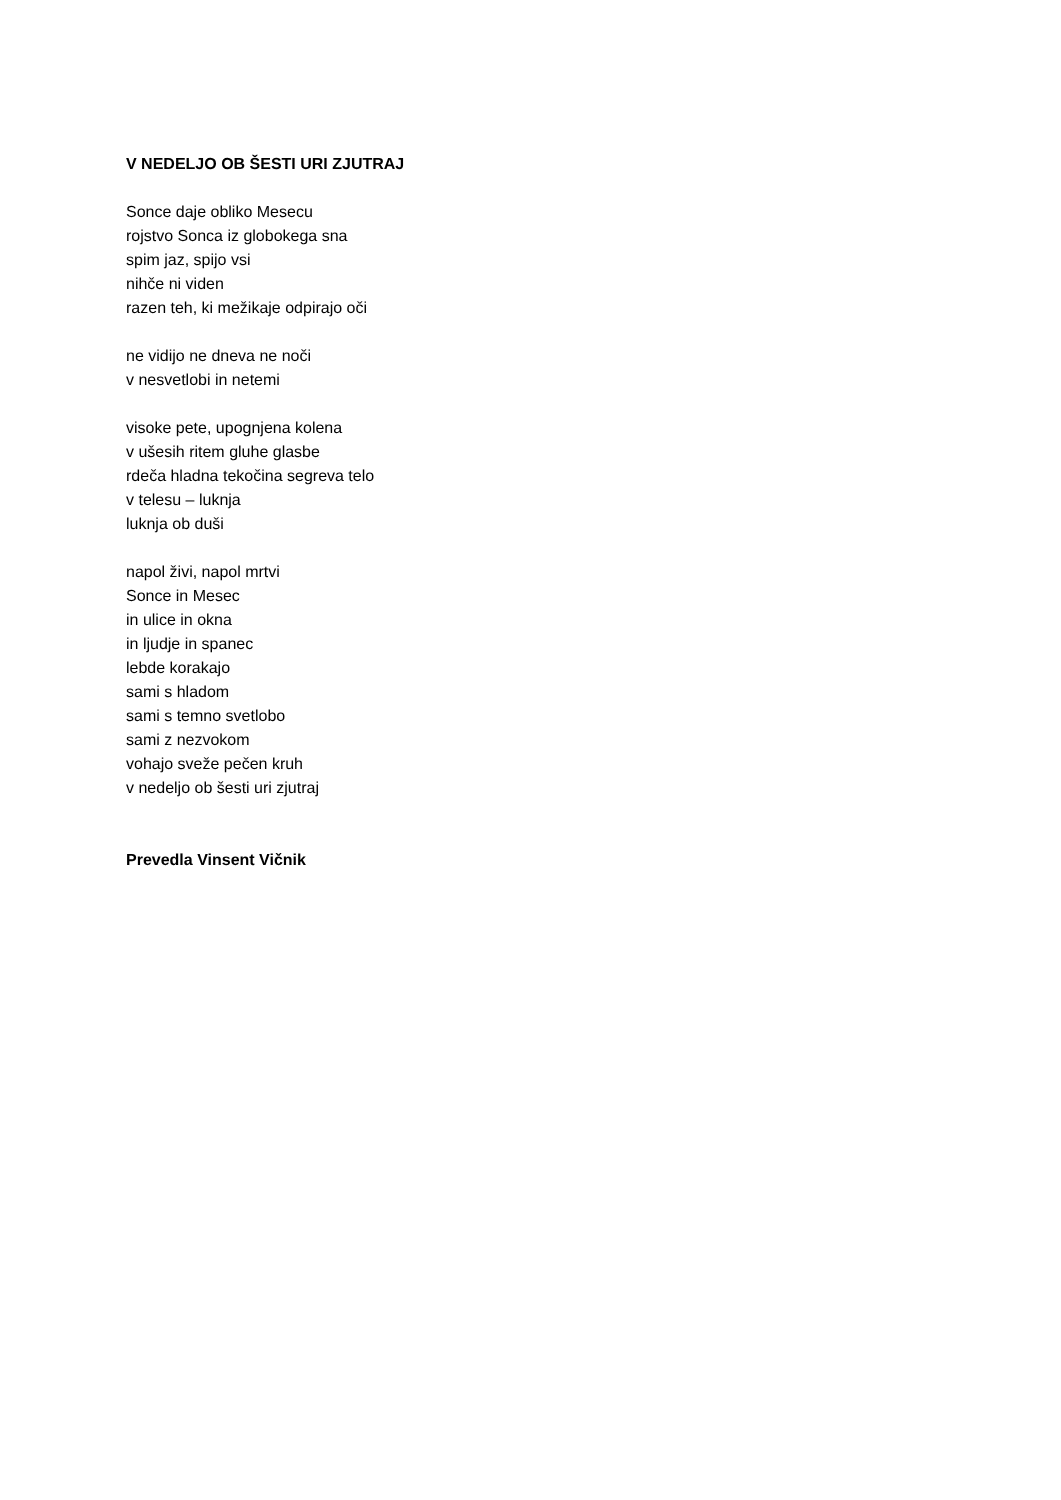V NEDELJO OB ŠESTI URI ZJUTRAJ
Sonce daje obliko Mesecu
rojstvo Sonca iz globokega sna
spim jaz, spijo vsi
nihče ni viden
razen teh, ki mežikaje odpirajo oči
ne vidijo ne dneva ne noči
v nesvetlobi in netemi
visoke pete, upognjena kolena
v ušesih ritem gluhe glasbe
rdeča hladna tekočina segreva telo
v telesu – luknja
luknja ob duši
napol živi, napol mrtvi
Sonce in Mesec
in ulice in okna
in ljudje in spanec
lebde korakajo
sami s hladom
sami s temno svetlobo
sami z nezvokom
vohajo sveže pečen kruh
v nedeljo ob šesti uri zjutraj
Prevedla Vinsent Vičnik